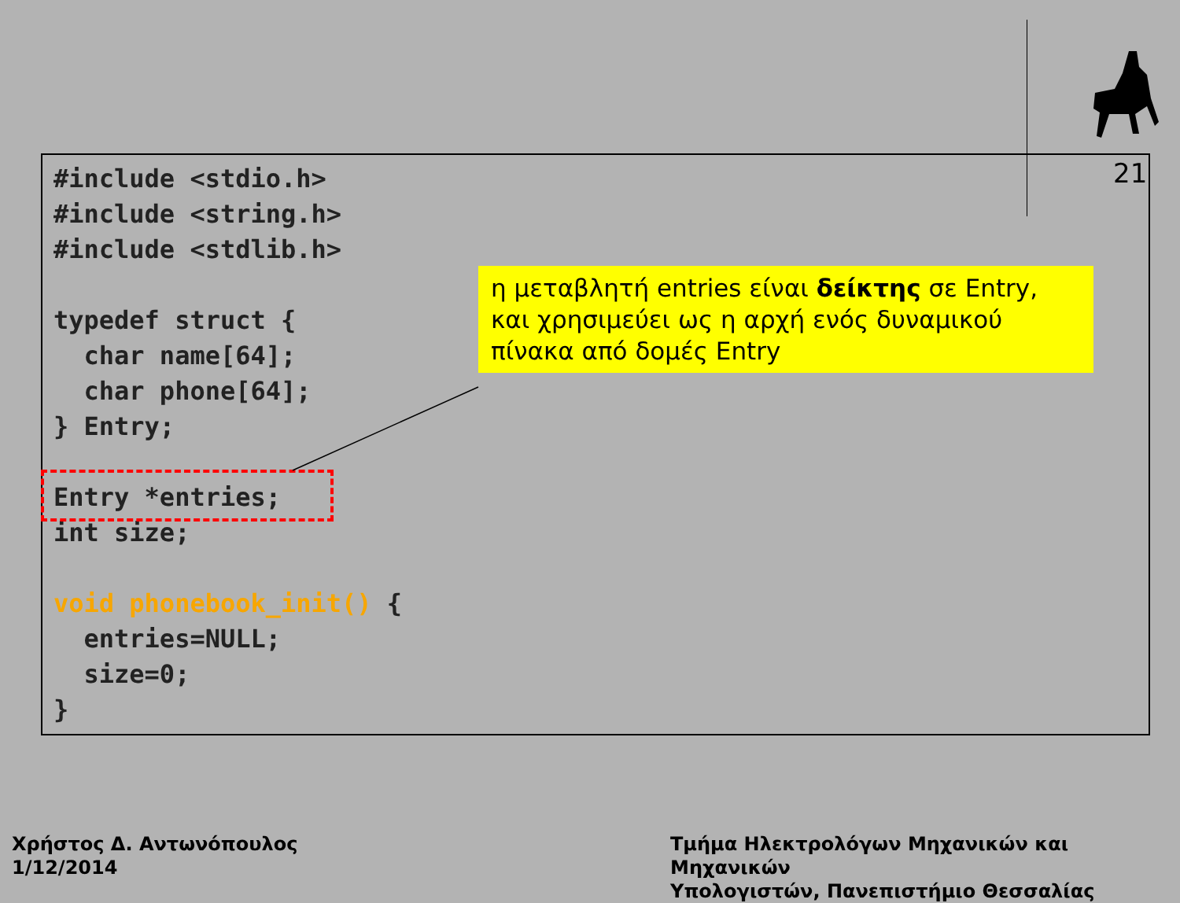21
#include <stdio.h>
#include <string.h>
#include <stdlib.h>

typedef struct {
  char name[64];
  char phone[64];
} Entry;

Entry *entries;
int size;

void phonebook_init() {
  entries=NULL;
  size=0;
}
η μεταβλητή entries είναι δείκτης σε Entry, και χρησιμεύει ως η αρχή ενός δυναμικού πίνακα από δομές Entry
Χρήστος Δ. Αντωνόπουλος
1/12/2014
Τμήμα Ηλεκτρολόγων Μηχανικών και Μηχανικών
Υπολογιστών, Πανεπιστήμιο Θεσσαλίας